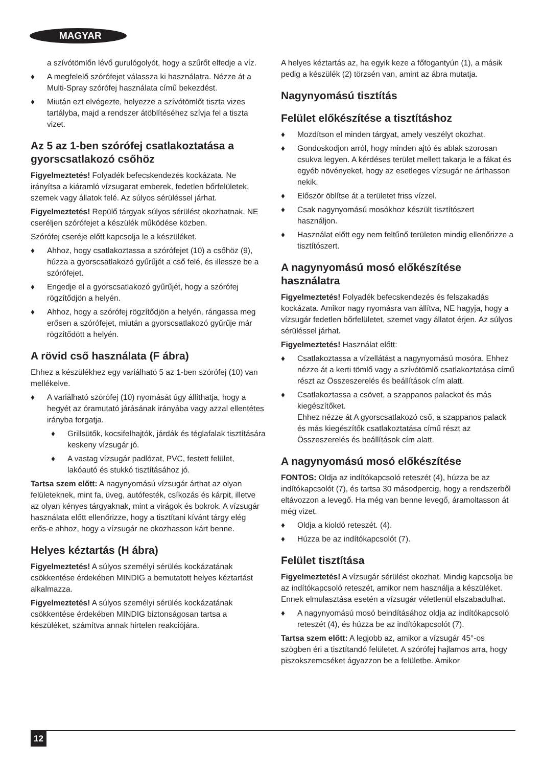MAGYAR
a szívótömlőn lévő gurulógolyót, hogy a szűrőt elfedje a víz.
A megfelelő szórófejet válassza ki használatra. Nézze át a Multi-Spray szórófej használata című bekezdést.
Miután ezt elvégezte, helyezze a szívótömlőt tiszta vizes tartályba, majd a rendszer átöblítéséhez szívja fel a tiszta vizet.
Az 5 az 1-ben szórófej csatlakoztatása a gyorscsatlakozó csőhöz
Figyelmeztetés! Folyadék befecskendezés kockázata. Ne irányítsa a kiáramló vízsugarat emberek, fedetlen bőrfelületek, szemek vagy állatok felé. Az súlyos sérüléssel járhat.
Figyelmeztetés! Repülő tárgyak súlyos sérülést okozhatnak. NE cseréljen szórófejet a készülék működése közben.
Szórófej cseréje előtt kapcsolja le a készüléket.
Ahhoz, hogy csatlakoztassa a szórófejet (10) a csőhöz (9), húzza a gyorscsatlakozó gyűrűjét a cső felé, és illessze be a szórófejet.
Engedje el a gyorscsatlakozó gyűrűjét, hogy a szórófej rögzítődjön a helyén.
Ahhoz, hogy a szórófej rögzítődjön a helyén, rángassa meg erősen a szórófejet, miután a gyorscsatlakozó gyűrűje már rögzítődött a helyén.
A rövid cső használata (F ábra)
Ehhez a készülékhez egy variálható 5 az 1-ben szórófej (10) van mellékelve.
A variálható szórófej (10) nyomását úgy állíthatja, hogy a hegyét az óramutató járásának irányába vagy azzal ellentétes irányba forgatja.
Grillsütők, kocsifelhajtók, járdák és téglafalak tisztítására keskeny vízsugár jó.
A vastag vízsugár padlózat, PVC, festett felület, lakóautó és stukkó tisztításához jó.
Tartsa szem előtt: A nagynyomású vízsugár árthat az olyan felületeknek, mint fa, üveg, autófesték, csíkozás és kárpit, illetve az olyan kényes tárgyaknak, mint a virágok és bokrok. A vízsugár használata előtt ellenőrizze, hogy a tisztítani kívánt tárgy elég erős-e ahhoz, hogy a vízsugár ne okozhasson kárt benne.
Helyes kéztartás (H ábra)
Figyelmeztetés! A súlyos személyi sérülés kockázatának csökkentése érdekében MINDIG a bemutatott helyes kéztartást alkalmazza.
Figyelmeztetés! A súlyos személyi sérülés kockázatának csökkentése érdekében MINDIG biztonságosan tartsa a készüléket, számítva annak hirtelen reakciójára.
A helyes kéztartás az, ha egyik keze a főfogantyún (1), a másik pedig a készülék (2) törzsén van, amint az ábra mutatja.
Nagynyomású tisztítás
Felület előkészítése a tisztításhoz
Mozdítson el minden tárgyat, amely veszélyt okozhat.
Gondoskodjon arról, hogy minden ajtó és ablak szorosan csukva legyen. A kérdéses terület mellett takarja le a fákat és egyéb növényeket, hogy az esetleges vízsugár ne árthasson nekik.
Először öblítse át a területet friss vízzel.
Csak nagynyomású mosókhoz készült tisztítószert használjon.
Használat előtt egy nem feltűnő területen mindig ellenőrizze a tisztítószert.
A nagynyomású mosó előkészítése használatra
Figyelmeztetés! Folyadék befecskendezés és felszakadás kockázata. Amikor nagy nyomásra van állítva, NE hagyja, hogy a vízsugár fedetlen bőrfelületet, szemet vagy állatot érjen. Az súlyos sérüléssel járhat.
Figyelmeztetés! Használat előtt:
Csatlakoztassa a vízellátást a nagynyomású mosóra. Ehhez nézze át a kerti tömlő vagy a szívótömlő csatlakoztatása című részt az Összeszerelés és beállítások cím alatt.
Csatlakoztassa a csövet, a szappanos palackot és más kiegészítőket.
Ehhez nézze át A gyorscsatlakozó cső, a szappanos palack és más kiegészítők csatlakoztatása című részt az Összeszerelés és beállítások cím alatt.
A nagynyomású mosó előkészítése
FONTOS: Oldja az indítókapcsoló reteszét (4), húzza be az indítókapcsolót (7), és tartsa 30 másodpercig, hogy a rendszerből eltávozzon a levegő. Ha még van benne levegő, áramoltasson át még vizet.
Oldja a kioldó reteszét. (4).
Húzza be az indítókapcsolót (7).
Felület tisztítása
Figyelmeztetés! A vízsugár sérülést okozhat. Mindig kapcsolja be az indítókapcsoló reteszét, amikor nem használja a készüléket. Ennek elmulasztása esetén a vízsugár véletlenül elszabadulhat.
A nagynyomású mosó beindításához oldja az indítókapcsoló reteszét (4), és húzza be az indítókapcsolót (7).
Tartsa szem előtt: A legjobb az, amikor a vízsugár 45°-os szögben éri a tisztítandó felületet. A szórófej hajlamos arra, hogy piszokszemcséket ágyazzon be a felületbe. Amikor
12